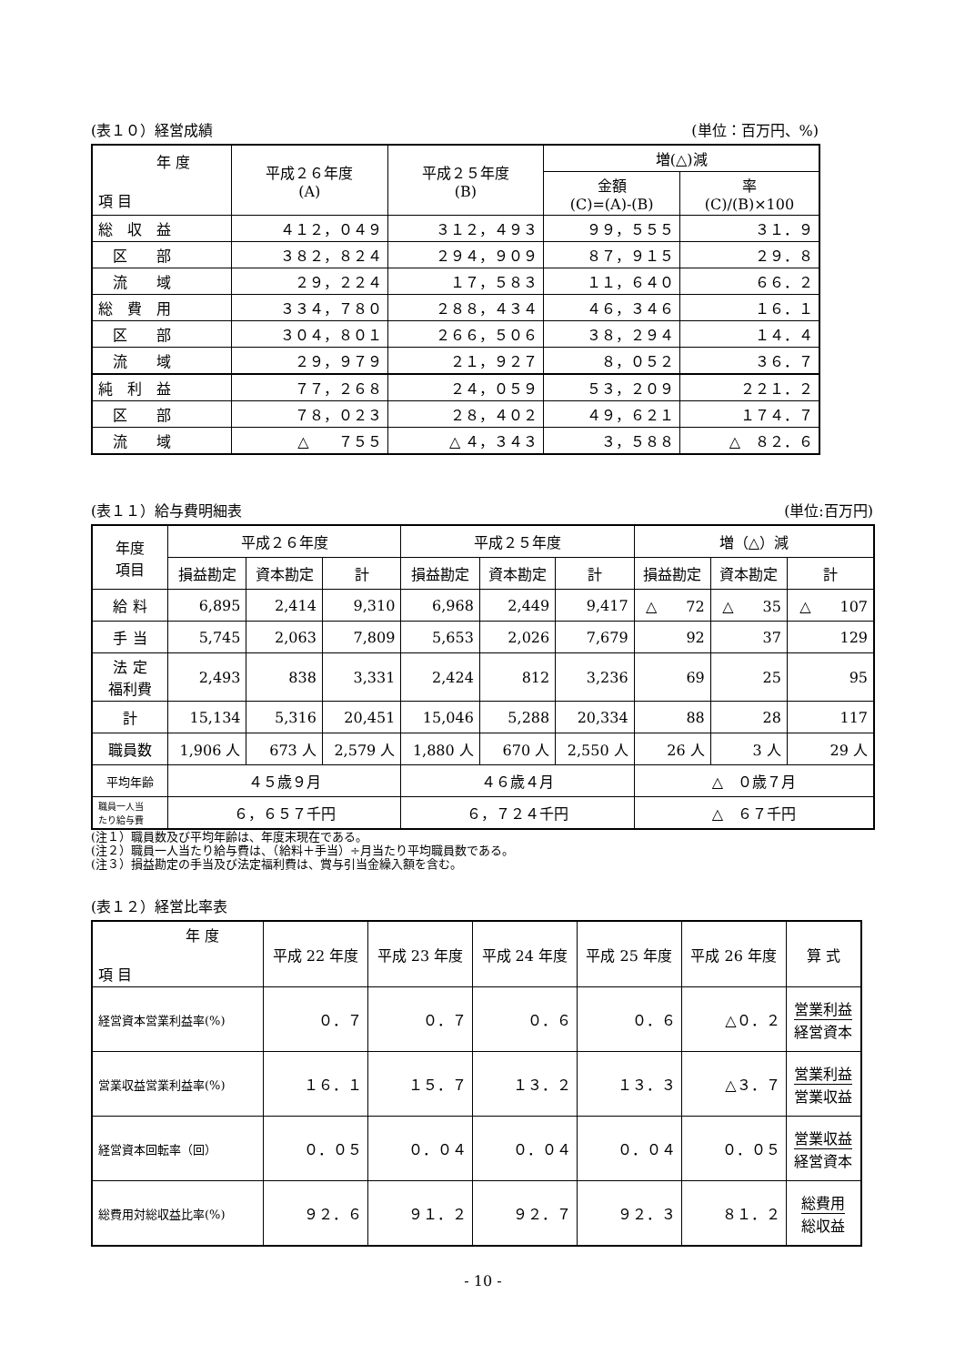(表１０）経営成績 (単位：百万円、%)
| 年 度 項 目 | 平成２６年度 (A) | 平成２５年度 (B) | 増(△)減 | |
| --- | --- | --- | --- | --- |
| | | | 金額 (C)=(A)-(B) | 率 (C)/(B)×100 |
| 総 収 益 | ４１２，０４９ | ３１２，４９３ | ９９，５５５ | ３１．９ |
| 区 部 | ３８２，８２４ | ２９４，９０９ | ８７，９１５ | ２９．８ |
| 流 域 | ２９，２２４ | １７，５８３ | １１，６４０ | ６６．２ |
| 総 費 用 | ３３４，７８０ | ２８８，４３４ | ４６，３４６ | １６．１ |
| 区 部 | ３０４，８０１ | ２６６，５０６ | ３８，２９４ | １４．４ |
| 流 域 | ２９，９７９ | ２１，９２７ | ８，０５２ | ３６．７ |
| 純 利 益 | ７７，２６８ | ２４，０５９ | ５３，２０９ | ２２１．２ |
| 区 部 | ７８，０２３ | ２８，４０２ | ４９，６２１ | １７４．７ |
| 流 域 | △ ７５５ | △ ４，３４３ | ３，５８８ | △ ８２．６ |
(表１１）給与費明細表 (単位:百万円)
| 年度 項目 | 平成２６年度 | | | 平成２５年度 | | | 増（△）減 | | |
| --- | --- | --- | --- | --- | --- | --- | --- | --- | --- |
| | 損益勘定 | 資本勘定 | 計 | 損益勘定 | 資本勘定 | 計 | 損益勘定 | 資本勘定 | 計 |
| 給 料 | 6,895 | 2,414 | 9,310 | 6,968 | 2,449 | 9,417 | △ 72 | △ 35 | △ 107 |
| 手 当 | 5,745 | 2,063 | 7,809 | 5,653 | 2,026 | 7,679 | 92 | 37 | 129 |
| 法 定 福利費 | 2,493 | 838 | 3,331 | 2,424 | 812 | 3,236 | 69 | 25 | 95 |
| 計 | 15,134 | 5,316 | 20,451 | 15,046 | 5,288 | 20,334 | 88 | 28 | 117 |
| 職員数 | 1,906 人 | 673 人 | 2,579 人 | 1,880 人 | 670 人 | 2,550 人 | 26 人 | 3 人 | 29 人 |
| 平均年齢 | ４５歳９月 | | | ４６歳４月 | | | △ ０歳７月 | | |
| 職員一人当 たり給与費 | ６，６５７千円 | | | ６，７２４千円 | | | △ ６７千円 | | |
(注１）職員数及び平均年齢は、年度末現在である。
(注２）職員一人当たり給与費は、（給料＋手当）÷月当たり平均職員数である。
(注３）損益勘定の手当及び法定福利費は、賞与引当金繰入額を含む。
(表１２）経営比率表
| 年 度 項 目 | 平成 22 年度 | 平成 23 年度 | 平成 24 年度 | 平成 25 年度 | 平成 26 年度 | 算 式 |
| --- | --- | --- | --- | --- | --- | --- |
| 経営資本営業利益率(%) | ０．７ | ０．７ | ０．６ | ０．６ | △０．２ | 営業利益 経営資本 |
| 営業収益営業利益率(%) | １６．１ | １５．７ | １３．２ | １３．３ | △３．７ | 営業利益 営業収益 |
| 経営資本回転率（回） | ０．０５ | ０．０４ | ０．０４ | ０．０４ | ０．０５ | 営業収益 経営資本 |
| 総費用対総収益比率(%) | ９２．６ | ９１．２ | ９２．７ | ９２．３ | ８１．２ | 総費用 総収益 |
- 10 -